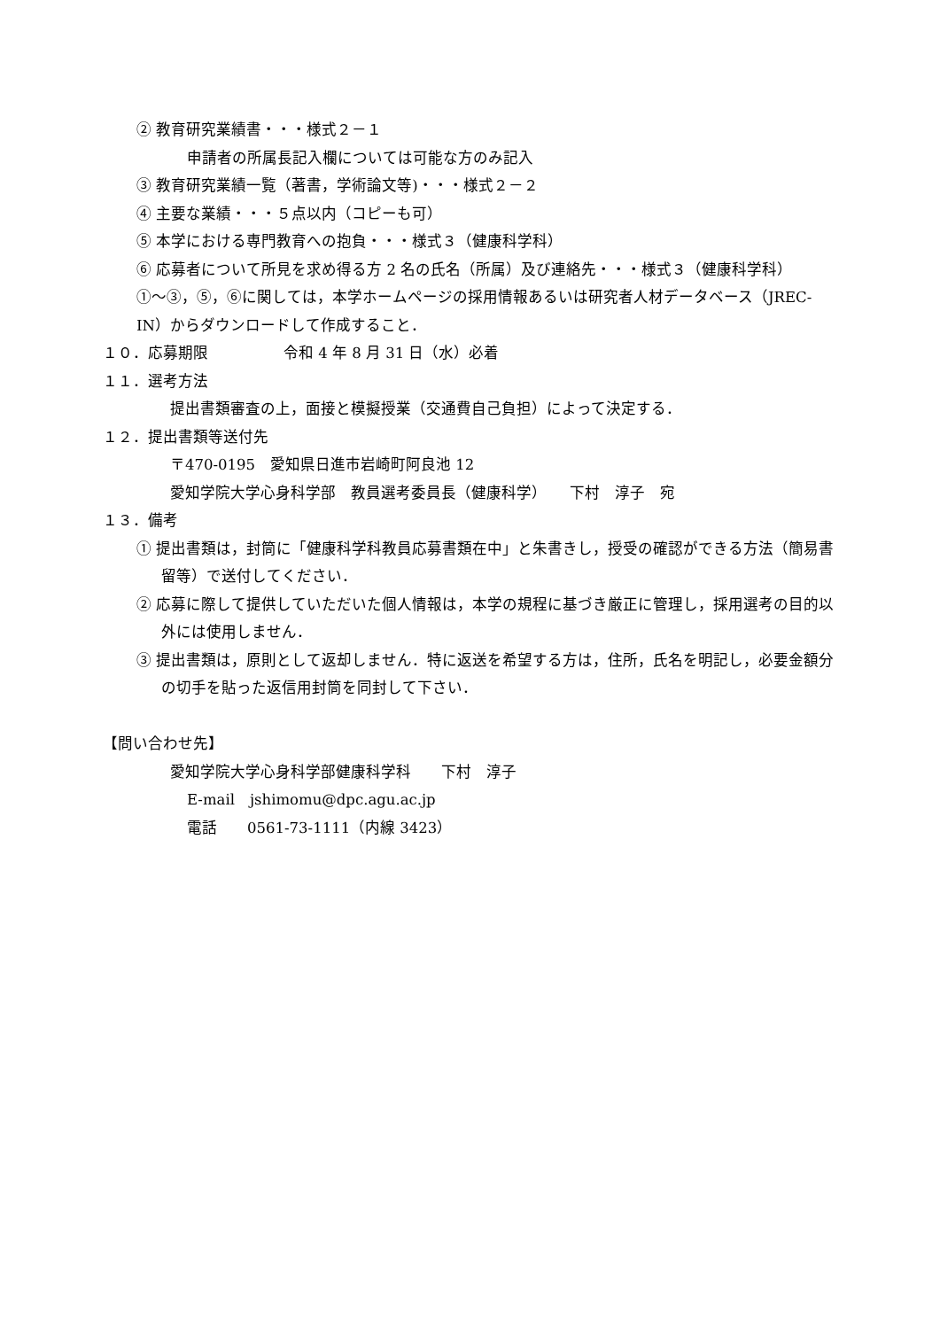② 教育研究業績書・・・様式２－１
申請者の所属長記入欄については可能な方のみ記入
③ 教育研究業績一覧（著書，学術論文等)・・・様式２－２
④ 主要な業績・・・５点以内（コピーも可）
⑤ 本学における専門教育への抱負・・・様式３（健康科学科）
⑥ 応募者について所見を求め得る方 2 名の氏名（所属）及び連絡先・・・様式３（健康科学科）
①～③，⑤，⑥に関しては，本学ホームページの採用情報あるいは研究者人材データベース（JREC-IN）からダウンロードして作成すること．
１０．応募期限　　　　　令和 4 年 8 月 31 日（水）必着
１１．選考方法
提出書類審査の上，面接と模擬授業（交通費自己負担）によって決定する．
１２．提出書類等送付先
〒470-0195　愛知県日進市岩崎町阿良池 12
愛知学院大学心身科学部　教員選考委員長（健康科学）　　下村　淳子　宛
１３．備考
① 提出書類は，封筒に「健康科学科教員応募書類在中」と朱書きし，授受の確認ができる方法（簡易書留等）で送付してください．
② 応募に際して提供していただいた個人情報は，本学の規程に基づき厳正に管理し，採用選考の目的以外には使用しません．
③ 提出書類は，原則として返却しません．特に返送を希望する方は，住所，氏名を明記し，必要金額分の切手を貼った返信用封筒を同封して下さい．
【問い合わせ先】
愛知学院大学心身科学部健康科学科　　下村　淳子
E-mail　jshimomu@dpc.agu.ac.jp
電話　　0561-73-1111（内線 3423）